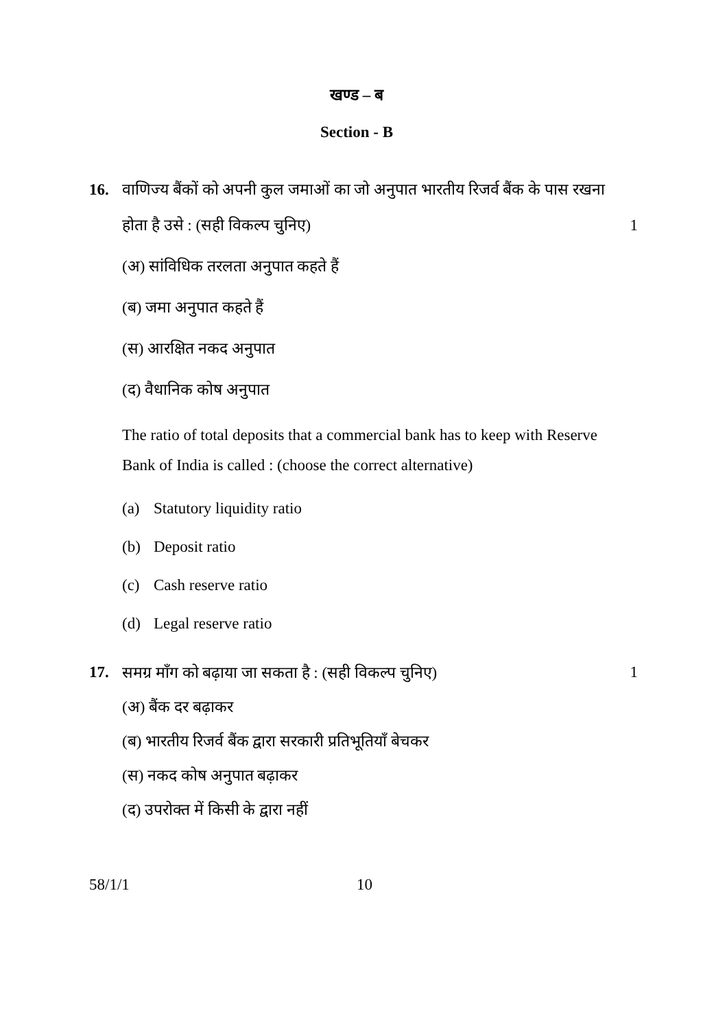खण्ड – ब
Section - B
16. वाणिज्य बैंकों को अपनी कुल जमाओं का जो अनुपात भारतीय रिजर्व बैंक के पास रखना होता है उसे : (सही विकल्प चुनिए)
1
(अ) सांविधिक तरलता अनुपात कहते हैं
(ब) जमा अनुपात कहते हैं
(स) आरक्षित नकद अनुपात
(द) वैधानिक कोष अनुपात
The ratio of total deposits that a commercial bank has to keep with Reserve Bank of India is called : (choose the correct alternative)
(a) Statutory liquidity ratio
(b) Deposit ratio
(c) Cash reserve ratio
(d) Legal reserve ratio
17. समग्र माँग को बढ़ाया जा सकता है : (सही विकल्प चुनिए)
1
(अ) बैंक दर बढ़ाकर
(ब) भारतीय रिजर्व बैंक द्वारा सरकारी प्रतिभूतियाँ बेचकर
(स) नकद कोष अनुपात बढ़ाकर
(द) उपरोक्त में किसी के द्वारा नहीं
58/1/1 10